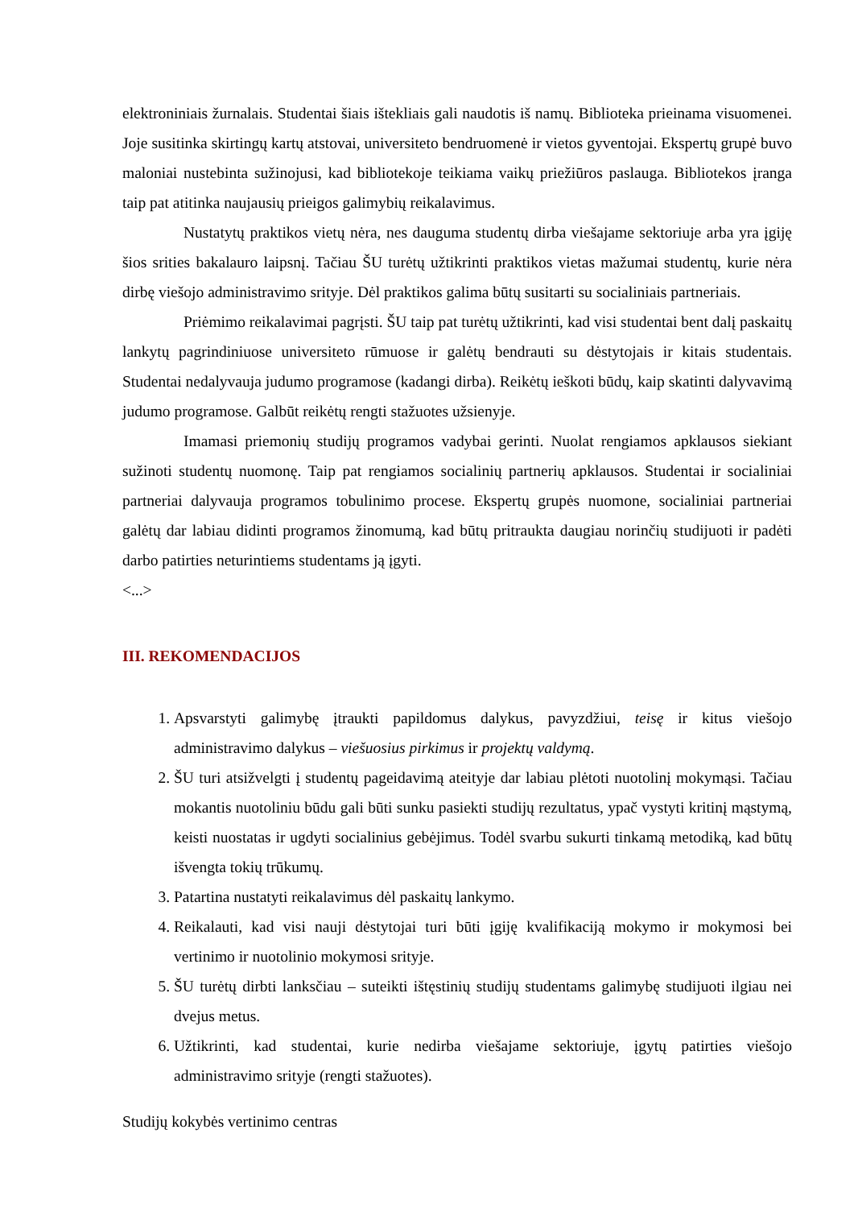elektroniniais žurnalais. Studentai šiais ištekliais gali naudotis iš namų. Biblioteka prieinama visuomenei. Joje susitinka skirtingų kartų atstovai, universiteto bendruomenė ir vietos gyventojai. Ekspertų grupė buvo maloniai nustebinta sužinojusi, kad bibliotekoje teikiama vaikų priežiūros paslauga. Bibliotekos įranga taip pat atitinka naujausių prieigos galimybių reikalavimus.
Nustatytų praktikos vietų nėra, nes dauguma studentų dirba viešajame sektoriuje arba yra įgiję šios srities bakalauro laipsnį. Tačiau ŠU turėtų užtikrinti praktikos vietas mažumai studentų, kurie nėra dirbę viešojo administravimo srityje. Dėl praktikos galima būtų susitarti su socialiniais partneriais.
Priėmimo reikalavimai pagrįsti. ŠU taip pat turėtų užtikrinti, kad visi studentai bent dalį paskaitų lankytų pagrindiniuose universiteto rūmuose ir galėtų bendrauti su dėstytojais ir kitais studentais. Studentai nedalyvauja judumo programose (kadangi dirba). Reikėtų ieškoti būdų, kaip skatinti dalyvavimą judumo programose. Galbūt reikėtų rengti stažuotes užsienyje.
Imamasi priemonių studijų programos vadybai gerinti. Nuolat rengiamos apklausos siekiant sužinoti studentų nuomonę. Taip pat rengiamos socialinių partnerių apklausos. Studentai ir socialiniai partneriai dalyvauja programos tobulinimo procese. Ekspertų grupės nuomone, socialiniai partneriai galėtų dar labiau didinti programos žinomumą, kad būtų pritraukta daugiau norinčių studijuoti ir padėti darbo patirties neturintiems studentams ją įgyti.
<...>
III. REKOMENDACIJOS
1. Apsvarstyti galimybę įtraukti papildomus dalykus, pavyzdžiui, teisę ir kitus viešojo administravimo dalykus – viešuosius pirkimus ir projektų valdymą.
2. ŠU turi atsižvelgti į studentų pageidavimą ateityje dar labiau plėtoti nuotolinį mokymąsi. Tačiau mokantis nuotoliniu būdu gali būti sunku pasiekti studijų rezultatus, ypač vystyti kritinį mąstymą, keisti nuostatas ir ugdyti socialinius gebėjimus. Todėl svarbu sukurti tinkamą metodiką, kad būtų išvengta tokių trūkumų.
3. Patartina nustatyti reikalavimus dėl paskaitų lankymo.
4. Reikalauti, kad visi nauji dėstytojai turi būti įgiję kvalifikaciją mokymo ir mokymosi bei vertinimo ir nuotolinio mokymosi srityje.
5. ŠU turėtų dirbti lanksčiau – suteikti ištęstinių studijų studentams galimybę studijuoti ilgiau nei dvejus metus.
6. Užtikrinti, kad studentai, kurie nedirba viešajame sektoriuje, įgytų patirties viešojo administravimo srityje (rengti stažuotes).
Studijų kokybės vertinimo centras